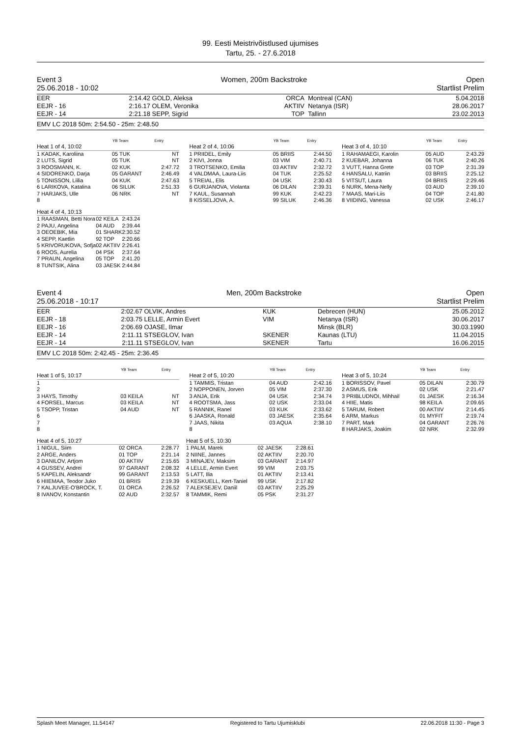99. Eesti Meistrivõistlused ujumises
Tartu, 25. - 27.6.2018
Event 3 Women, 200m Backstroke Open
25.06.2018 - 10:02 Startlist Prelim
| EER | 2:14.42 | GOLD, Aleksa | ORCA | Montreal (CAN) | 5.04.2018 |
| EEJR - 16 | 2:16.17 | OLEM, Veronika | AKTIIV | Netanya (ISR) | 28.06.2017 |
| EEJR - 14 | 2:21.18 | SEPP, Sigrid | TOP | Tallinn | 23.02.2013 |
EMV LC 2018 50m: 2:54.50 - 25m: 2:48.50
| | YB Team | Entry |
| --- | --- | --- |
| Heat 1 of 4, 10:02 | | |
| 1 KADAK, Karoliina | 05 TUK | NT |
| 2 LUTS, Sigrid | 05 TUK | NT |
| 3 ROOSMANN, K. | 02 KUK | 2:47.72 |
| 4 SIDORENKO, Darja | 05 GARANT | 2:46.49 |
| 5 TONISSON, Liilia | 04 KUK | 2:47.63 |
| 6 LARIKOVA, Katalina | 06 SILUK | 2:51.33 |
| 7 HARJAKS, Ulle | 06 NRK | NT |
| 8 | | |
| | YB Team | Entry |
| --- | --- | --- |
| Heat 2 of 4, 10:06 | | |
| 1 PRIIDEL, Emily | 05 BRIIS | 2:44.50 |
| 2 KIVI, Jonna | 03 VIM | 2:40.71 |
| 3 TROTSENKO, Emilia | 03 AKTIIV | 2:32.72 |
| 4 VALDMAA, Laura-Liis | 04 TUK | 2:25.52 |
| 5 TREIAL, Elis | 04 USK | 2:30.43 |
| 6 GURJANOVA, Violanta | 06 DILAN | 2:39.31 |
| 7 KAUL, Susannah | 99 KUK | 2:42.23 |
| 8 KISSELJOVA, A. | 99 SILUK | 2:46.36 |
| | YB Team | Entry |
| --- | --- | --- |
| Heat 3 of 4, 10:10 | | |
| 1 RAHAMAEGI, Karolin | 05 AUD | 2:43.29 |
| 2 KUEBAR, Johanna | 06 TUK | 2:40.26 |
| 3 VUTT, Hanna Grete | 03 TOP | 2:31.39 |
| 4 HANSALU, Katriin | 03 BRIIS | 2:25.12 |
| 5 VITSUT, Laura | 04 BRIIS | 2:29.46 |
| 6 NURK, Mena-Nelly | 03 AUD | 2:39.10 |
| 7 MAAS, Mari-Liis | 04 TOP | 2:41.80 |
| 8 VIIDING, Vanessa | 02 USK | 2:46.17 |
| Heat 4 of 4, 10:13 | | |
| 1 RAASMAN, Betti Nora | 02 KEILA | 2:43.24 |
| 2 PAJU, Angelina | 04 AUD | 2:39.44 |
| 3 OEOEBIK, Mia | 01 SHARK | 2:30.52 |
| 4 SEPP, Kaetlin | 92 TOP | 2:20.66 |
| 5 KRIVORUKOVA, Sofja | 02 AKTIIV | 2:26.41 |
| 6 ROOS, Aurelia | 04 PSK | 2:37.64 |
| 7 PRAUN, Angelina | 05 TOP | 2:41.20 |
| 8 TUNTSIK, Alina | 03 JAESK | 2:44.84 |
Event 4 Men, 200m Backstroke Open
25.06.2018 - 10:17 Startlist Prelim
| EER | 2:02.67 | OLVIK, Andres | KUK | Debrecen (HUN) | 25.05.2012 |
| EEJR - 18 | 2:03.75 | LELLE, Armin Evert | VIM | Netanya (ISR) | 30.06.2017 |
| EEJR - 16 | 2:06.69 | OJASE, Ilmar | | Minsk (BLR) | 30.03.1990 |
| EEJR - 14 | 2:11.11 | STSEGLOV, Ivan | SKENER | Kaunas (LTU) | 11.04.2015 |
| EEJR - 14 | 2:11.11 | STSEGLOV, Ivan | SKENER | Tartu | 16.06.2015 |
EMV LC 2018 50m: 2:42.45 - 25m: 2:36.45
| | YB Team | Entry |
| --- | --- | --- |
| Heat 1 of 5, 10:17 | | |
| 1 | | |
| 2 | | |
| 3 HAYS, Timothy | 03 KEILA | NT |
| 4 FORSEL, Marcus | 03 KEILA | NT |
| 5 TSOPP, Tristan | 04 AUD | NT |
| 6 | | |
| 7 | | |
| 8 | | |
| | YB Team | Entry |
| --- | --- | --- |
| Heat 2 of 5, 10:20 | | |
| 1 TAMMIS, Tristan | 04 AUD | 2:42.16 |
| 2 NOPPONEN, Jorven | 05 VIM | 2:37.30 |
| 3 ANJA, Erik | 04 USK | 2:34.74 |
| 4 ROOTSMA, Jass | 02 USK | 2:33.04 |
| 5 RANNIK, Ranel | 03 KUK | 2:33.62 |
| 6 JAASKA, Ronald | 03 JAESK | 2:35.64 |
| 7 JAAS, Nikita | 03 AQUA | 2:38.10 |
| 8 | | |
| | YB Team | Entry |
| --- | --- | --- |
| Heat 3 of 5, 10:24 | | |
| 1 BORISSOV, Pavel | 05 DILAN | 2:30.79 |
| 2 ASMUS, Erik | 02 USK | 2:21.47 |
| 3 PRIBLUDNOI, Mihhail | 01 JAESK | 2:16.34 |
| 4 HIIE, Matis | 98 KEILA | 2:09.65 |
| 5 TARUM, Robert | 00 AKTIIV | 2:14.45 |
| 6 ARM, Markus | 01 MYFIT | 2:19.74 |
| 7 PART, Mark | 04 GARANT | 2:26.76 |
| 8 HARJAKS, Joakim | 02 NRK | 2:32.99 |
| Heat 4 of 5, 10:27 | | |
| 1 NIGUL, Siim | 02 ORCA | 2:28.77 |
| 2 ARGE, Anders | 01 TOP | 2:21.14 |
| 3 DANILOV, Artjom | 00 AKTIIV | 2:15.65 |
| 4 GUSSEV, Andrei | 97 GARANT | 2:08.32 |
| 5 KAPELIN, Aleksandr | 99 GARANT | 2:13.53 |
| 6 HIIEMAA, Teodor Juko | 01 BRIIS | 2:19.39 |
| 7 KALJUVEE-O'BROCK, T. | 01 ORCA | 2:26.52 |
| 8 IVANOV, Konstantin | 02 AUD | 2:32.57 |
| Heat 5 of 5, 10:30 | | |
| 1 PALM, Marek | 02 JAESK | 2:28.61 |
| 2 NIINE, Jannes | 02 AKTIIV | 2:20.70 |
| 3 MINAJEV, Maksim | 03 GARANT | 2:14.97 |
| 4 LELLE, Armin Evert | 99 VIM | 2:03.75 |
| 5 LATT, Ilia | 01 AKTIIV | 2:13.41 |
| 6 KESKUELL, Kert-Taniel | 99 USK | 2:17.82 |
| 7 ALEKSEJEV, Daniil | 03 AKTIIV | 2:25.29 |
| 8 TAMMIK, Remi | 05 PSK | 2:31.27 |
Splash Meet Manager, 11.54147 Registered to Tartu Ujumisklubi 22.06.2018 11:30 - Page 3